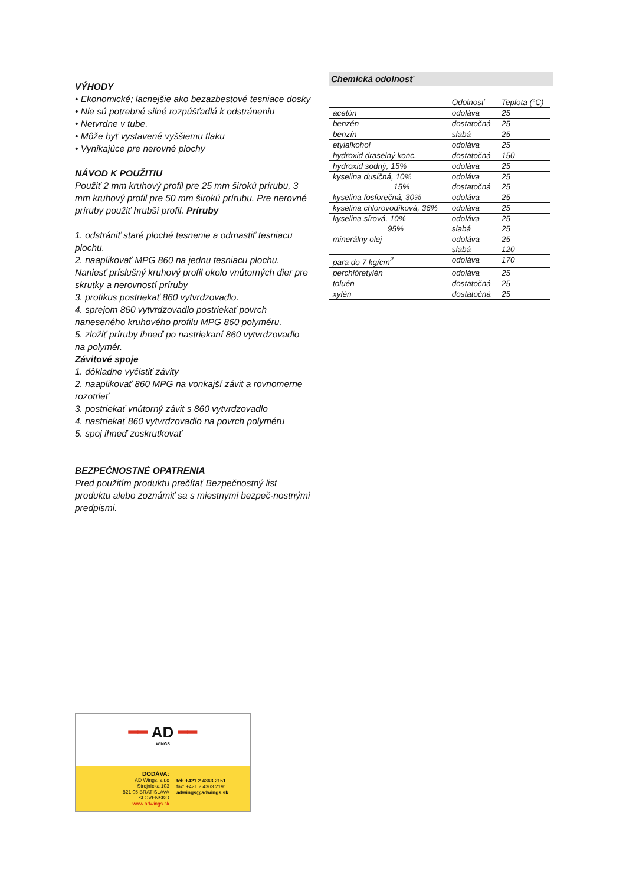VÝHODY
• Ekonomické; lacnejšie ako bezazbestové tesniace dosky
• Nie sú potrebné silné rozpúšťadlá k odstráneniu
• Netvrdne v tube.
• Môže byť vystavené vyššiemu tlaku
• Vynikajúce pre nerovné plochy
NÁVOD K POUŽITIU
Použiť 2 mm kruhový profil pre 25 mm širokú prírubu, 3 mm kruhový profil pre 50 mm širokú prírubu. Pre nerovné príruby použiť hrubší profil. Príruby
1. odstrániť staré ploché tesnenie a odmastiť tesniacu plochu.
2. naaplikovať MPG 860 na jednu tesniacu plochu. Naniesť príslušný kruhový profil okolo vnútorných dier pre skrutky a nerovností príruby
3. protikus postriekať 860 vytvrdzovadlo.
4. sprejom 860 vytvrdzovadlo postriekať povrch naneseného kruhového profilu MPG 860 polyméru.
5. zložiť príruby ihneď po nastriekaní 860 vytvrdzovadlo na polymér.
Závitové spoje
1. dôkladne vyčistiť závity
2. naaplikovať 860 MPG na vonkajší závit a rovnomerne rozotrieť
3. postriekať vnútorný závit s 860 vytvrdzovadlo
4. nastriekať 860 vytvrdzovadlo na povrch polyméru
5. spoj ihneď zoskrutkovať
BEZPEČNOSTNÉ OPATRENIA
Pred použitím produktu prečítať Bezpečnostný list produktu alebo zoznámiť sa s miestnymi bezpeč-nostnými predpismi.
Chemická odolnosť
| | Odolnosť | Teplota (°C) |
| --- | --- | --- |
| acetón | odoláva | 25 |
| benzén | dostatočná | 25 |
| benzín | slabá | 25 |
| etylalkohol | odoláva | 25 |
| hydroxid draselný konc. | dostatočná | 150 |
| hydroxid sodný, 15% | odoláva | 25 |
| kyselina dusičná, 10% | odoláva | 25 |
| 15% | dostatočná | 25 |
| kyselina fosforečná, 30% | odoláva | 25 |
| kyselina chlorovodíková, 36% | odoláva | 25 |
| kyselina sírová, 10% | odoláva | 25 |
| 95% | slabá | 25 |
| minerálny olej | odoláva | 25 |
| | slabá | 120 |
| para do 7 kg/cm<sup>2</sup> | odoláva | 170 |
| perchlóretylén | odoláva | 25 |
| toluén | dostatočná | 25 |
| xylén | dostatočná | 25 |
━━ AD ━━
WINGS
DODÁVA:
AD Wings, s.r.o
Strojnícka 103
821 05 BRATISLAVA
SLOVENSKO
www.adwings.sk
tel: +421 2 4363 2151
fax: +421 2 4363 2191
adwings@adwings.sk